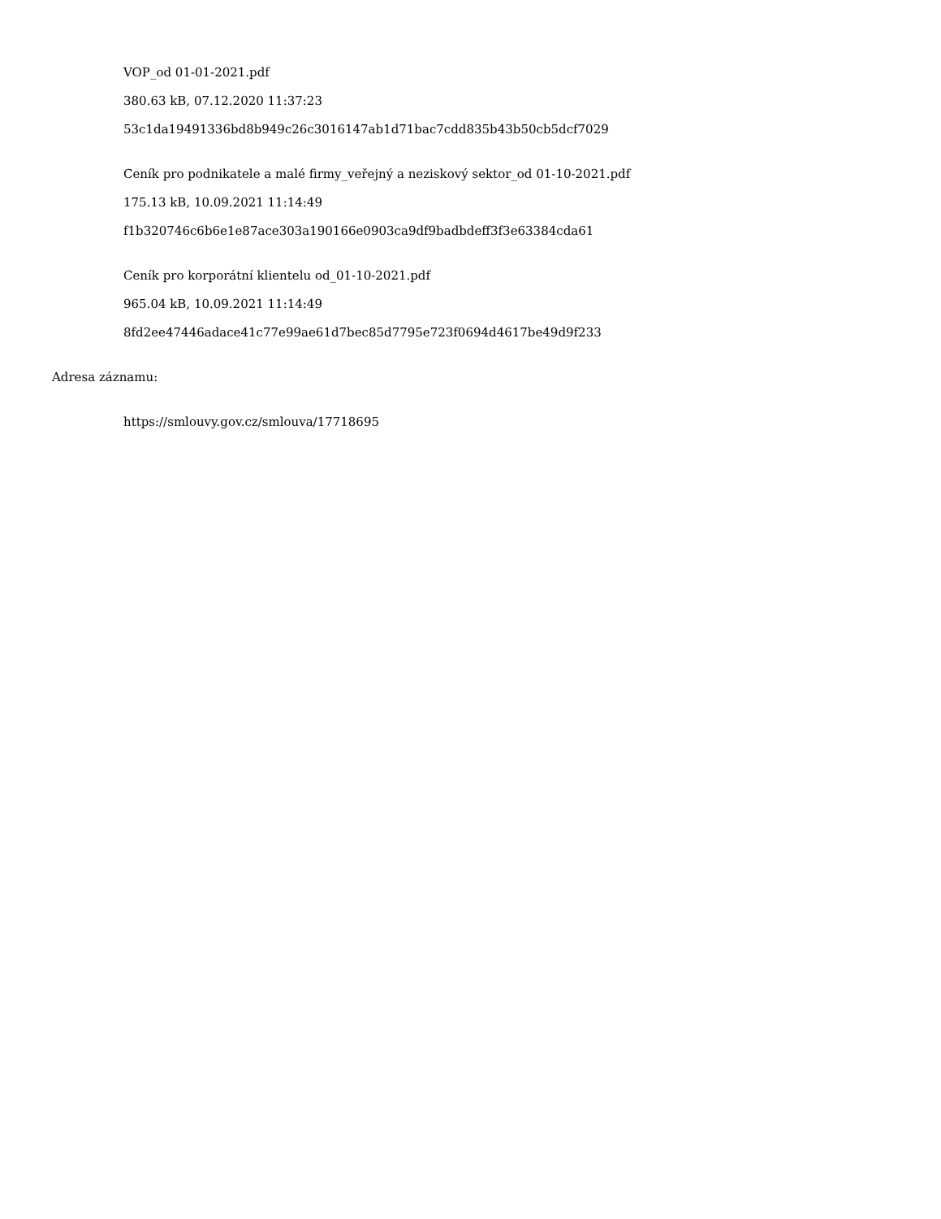VOP_od 01-01-2021.pdf
380.63 kB, 07.12.2020 11:37:23
53c1da19491336bd8b949c26c3016147ab1d71bac7cdd835b43b50cb5dcf7029
Ceník pro podnikatele a malé firmy_veřejný a neziskový sektor_od 01-10-2021.pdf
175.13 kB, 10.09.2021 11:14:49
f1b320746c6b6e1e87ace303a190166e0903ca9df9badbdeff3f3e63384cda61
Ceník pro korporátní klientelu od_01-10-2021.pdf
965.04 kB, 10.09.2021 11:14:49
8fd2ee47446adace41c77e99ae61d7bec85d7795e723f0694d4617be49d9f233
Adresa záznamu:
https://smlouvy.gov.cz/smlouva/17718695